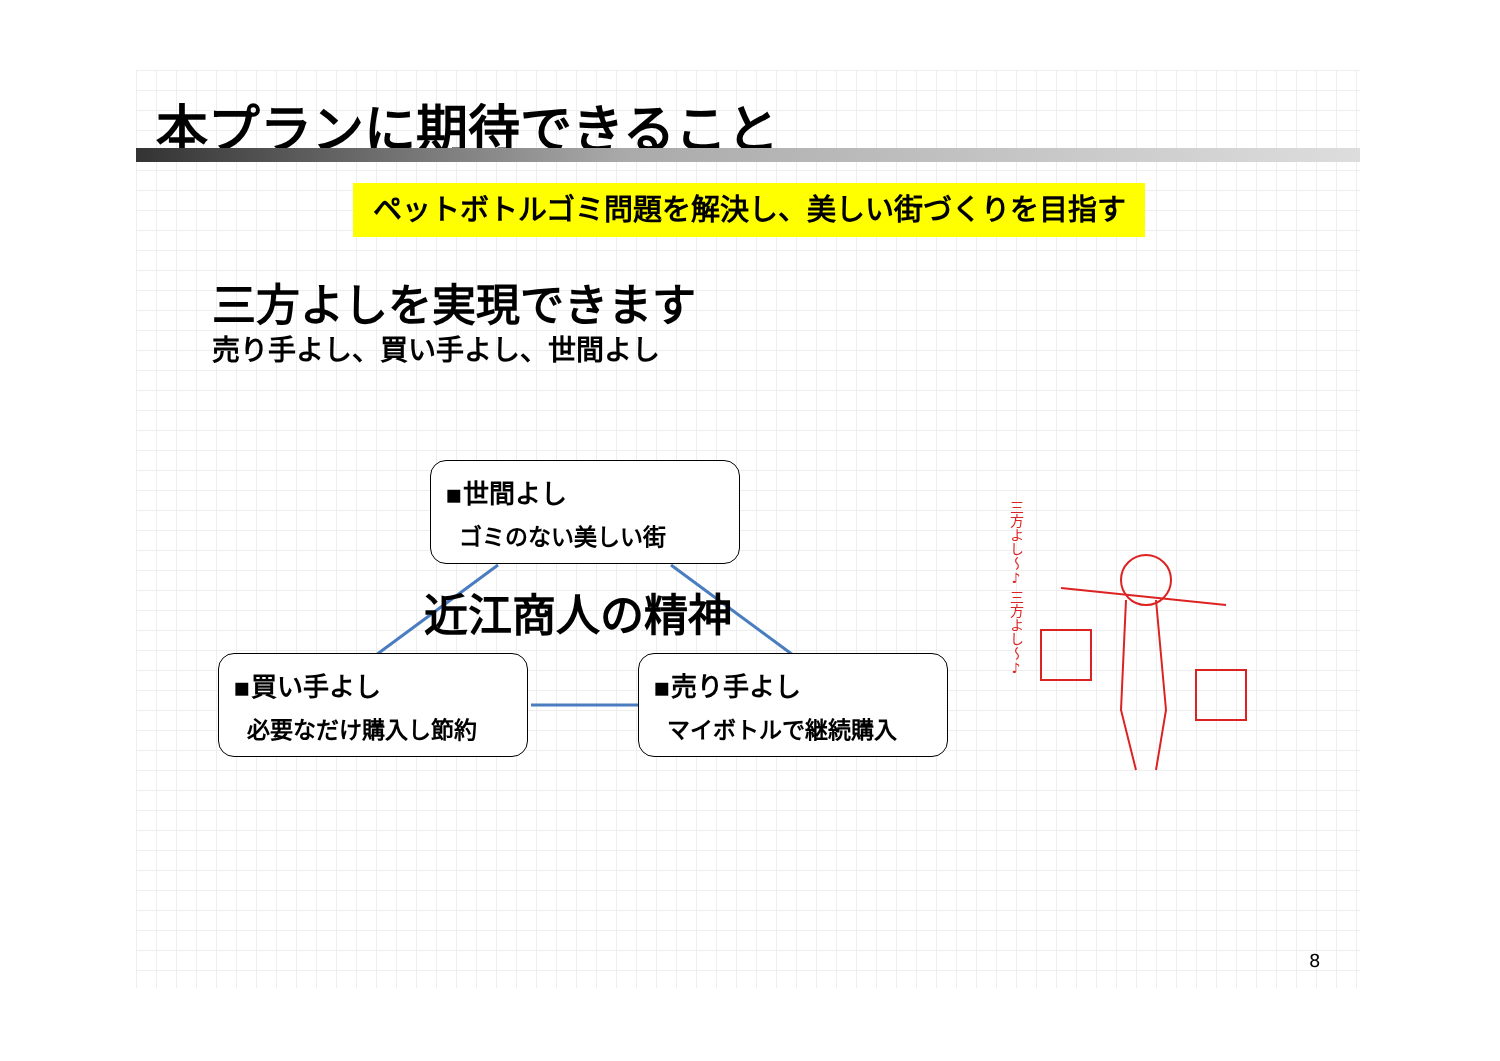本プランに期待できること
ペットボトルゴミ問題を解決し、美しい街づくりを目指す
三方よしを実現できます
売り手よし、買い手よし、世間よし
▪世間よし
ゴミのない美しい街
近江商人の精神
▪買い手よし
必要なだけ購入し節約
▪売り手よし
マイボトルで継続購入
三方よし〜♪ 三方よし〜♪
8